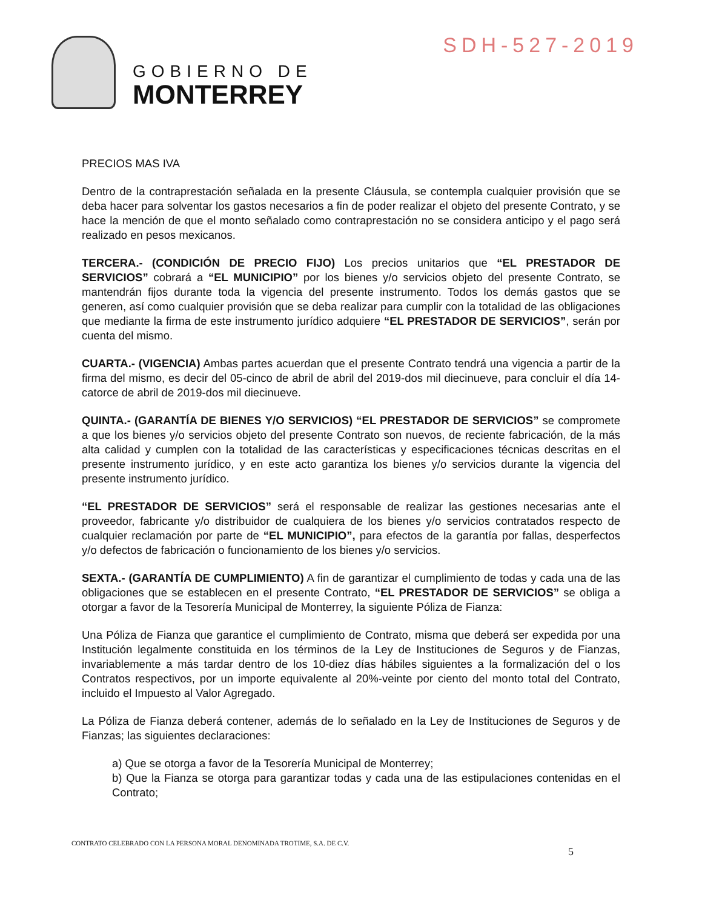GOBIERNO DE
MONTERREY
SDH-527-2019
PRECIOS MAS IVA
Dentro de la contraprestación señalada en la presente Cláusula, se contempla cualquier provisión que se deba hacer para solventar los gastos necesarios a fin de poder realizar el objeto del presente Contrato, y se hace la mención de que el monto señalado como contraprestación no se considera anticipo y el pago será realizado en pesos mexicanos.
TERCERA.- (CONDICIÓN DE PRECIO FIJO) Los precios unitarios que “EL PRESTADOR DE SERVICIOS” cobrará a “EL MUNICIPIO” por los bienes y/o servicios objeto del presente Contrato, se mantendrán fijos durante toda la vigencia del presente instrumento. Todos los demás gastos que se generen, así como cualquier provisión que se deba realizar para cumplir con la totalidad de las obligaciones que mediante la firma de este instrumento jurídico adquiere “EL PRESTADOR DE SERVICIOS”, serán por cuenta del mismo.
CUARTA.- (VIGENCIA) Ambas partes acuerdan que el presente Contrato tendrá una vigencia a partir de la firma del mismo, es decir del 05-cinco de abril de abril del 2019-dos mil diecinueve, para concluir el día 14-catorce de abril de 2019-dos mil diecinueve.
QUINTA.- (GARANTÍA DE BIENES Y/O SERVICIOS) “EL PRESTADOR DE SERVICIOS” se compromete a que los bienes y/o servicios objeto del presente Contrato son nuevos, de reciente fabricación, de la más alta calidad y cumplen con la totalidad de las características y especificaciones técnicas descritas en el presente instrumento jurídico, y en este acto garantiza los bienes y/o servicios durante la vigencia del presente instrumento jurídico.
“EL PRESTADOR DE SERVICIOS” será el responsable de realizar las gestiones necesarias ante el proveedor, fabricante y/o distribuidor de cualquiera de los bienes y/o servicios contratados respecto de cualquier reclamación por parte de “EL MUNICIPIO”, para efectos de la garantía por fallas, desperfectos y/o defectos de fabricación o funcionamiento de los bienes y/o servicios.
SEXTA.- (GARANTÍA DE CUMPLIMIENTO) A fin de garantizar el cumplimiento de todas y cada una de las obligaciones que se establecen en el presente Contrato, “EL PRESTADOR DE SERVICIOS” se obliga a otorgar a favor de la Tesorería Municipal de Monterrey, la siguiente Póliza de Fianza:
Una Póliza de Fianza que garantice el cumplimiento de Contrato, misma que deberá ser expedida por una Institución legalmente constituida en los términos de la Ley de Instituciones de Seguros y de Fianzas, invariablemente a más tardar dentro de los 10-diez días hábiles siguientes a la formalización del o los Contratos respectivos, por un importe equivalente al 20%-veinte por ciento del monto total del Contrato, incluido el Impuesto al Valor Agregado.
La Póliza de Fianza deberá contener, además de lo señalado en la Ley de Instituciones de Seguros y de Fianzas; las siguientes declaraciones:
a) Que se otorga a favor de la Tesorería Municipal de Monterrey;
b) Que la Fianza se otorga para garantizar todas y cada una de las estipulaciones contenidas en el Contrato;
CONTRATO CELEBRADO CON LA PERSONA MORAL DENOMINADA TROTIME, S.A. DE C.V.
5